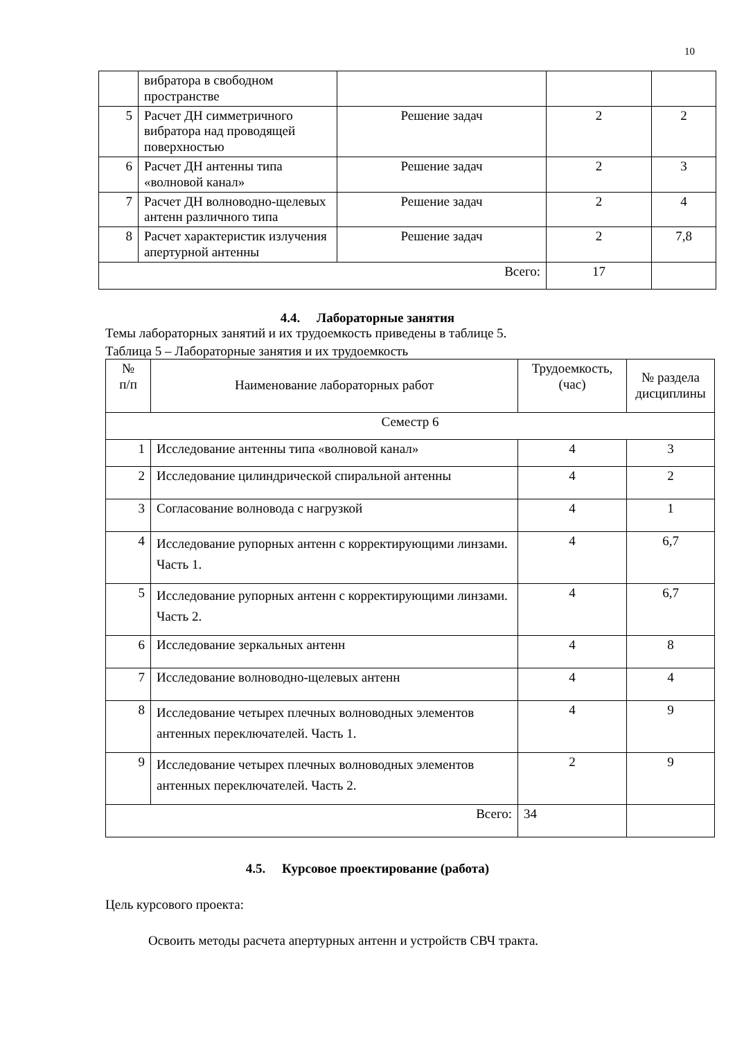10
| | вибратора в свободном пространстве | | | |
| 5 | Расчет ДН симметричного вибратора над проводящей поверхностью | Решение задач | 2 | 2 |
| 6 | Расчет ДН антенны типа «волновой канал» | Решение задач | 2 | 3 |
| 7 | Расчет ДН волноводно-щелевых антенн различного типа | Решение задач | 2 | 4 |
| 8 | Расчет характеристик излучения апертурной антенны | Решение задач | 2 | 7,8 |
| Всего: | | | 17 | |
4.4. Лабораторные занятия
Темы лабораторных занятий и их трудоемкость приведены в таблице 5.
Таблица 5 – Лабораторные занятия и их трудоемкость
| № п/п | Наименование лабораторных работ | Трудоемкость, (час) | № раздела дисциплины |
| --- | --- | --- | --- |
| Семестр 6 | | | |
| 1 | Исследование антенны типа «волновой канал» | 4 | 3 |
| 2 | Исследование цилиндрической спиральной антенны | 4 | 2 |
| 3 | Согласование волновода с нагрузкой | 4 | 1 |
| 4 | Исследование рупорных антенн с корректирующими линзами. Часть 1. | 4 | 6,7 |
| 5 | Исследование рупорных антенн с корректирующими линзами. Часть 2. | 4 | 6,7 |
| 6 | Исследование зеркальных антенн | 4 | 8 |
| 7 | Исследование волноводно-щелевых антенн | 4 | 4 |
| 8 | Исследование четырех плечных волноводных элементов антенных переключателей. Часть 1. | 4 | 9 |
| 9 | Исследование четырех плечных волноводных элементов антенных переключателей. Часть 2. | 2 | 9 |
| Всего: | | 34 | |
4.5. Курсовое проектирование (работа)
Цель курсового проекта:
Освоить методы расчета апертурных антенн и устройств СВЧ тракта.